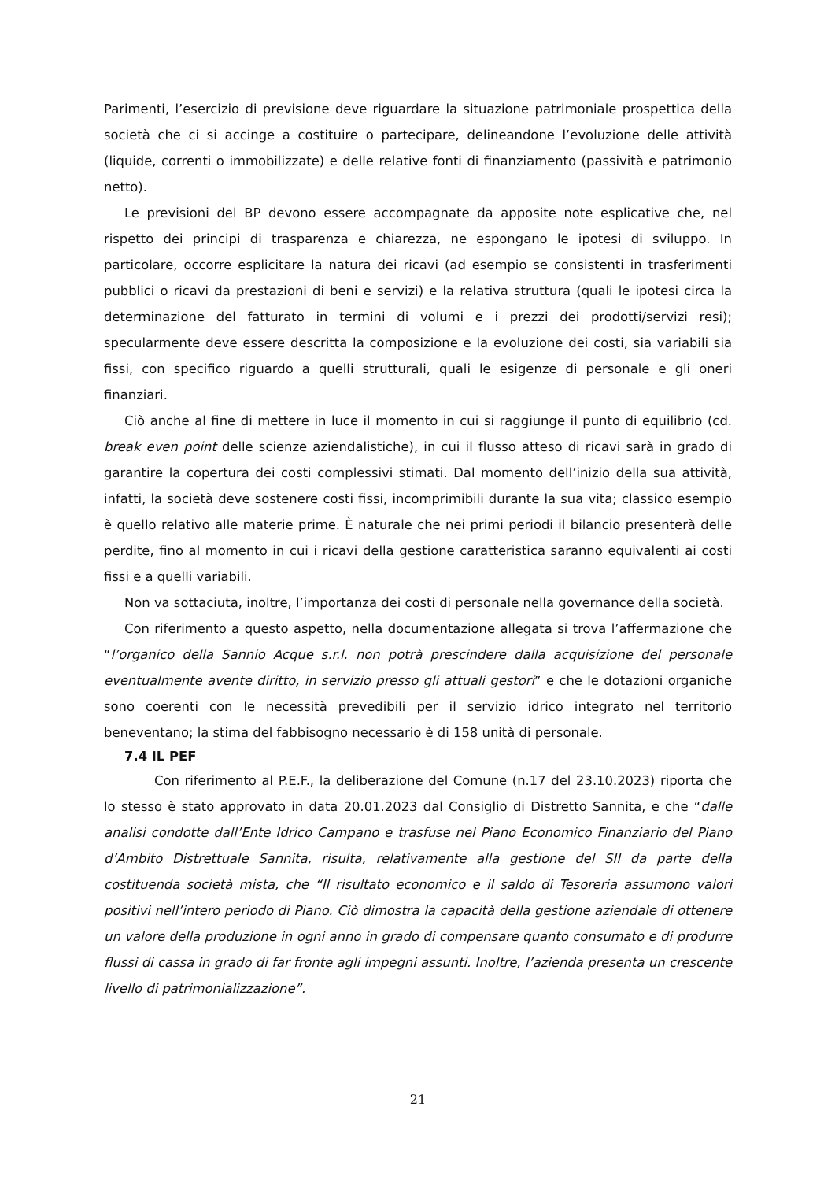Parimenti, l’esercizio di previsione deve riguardare la situazione patrimoniale prospettica della società che ci si accinge a costituire o partecipare, delineandone l’evoluzione delle attività (liquide, correnti o immobilizzate) e delle relative fonti di finanziamento (passività e patrimonio netto).
Le previsioni del BP devono essere accompagnate da apposite note esplicative che, nel rispetto dei principi di trasparenza e chiarezza, ne espongano le ipotesi di sviluppo. In particolare, occorre esplicitare la natura dei ricavi (ad esempio se consistenti in trasferimenti pubblici o ricavi da prestazioni di beni e servizi) e la relativa struttura (quali le ipotesi circa la determinazione del fatturato in termini di volumi e i prezzi dei prodotti/servizi resi); specularmente deve essere descritta la composizione e la evoluzione dei costi, sia variabili sia fissi, con specifico riguardo a quelli strutturali, quali le esigenze di personale e gli oneri finanziari.
Ciò anche al fine di mettere in luce il momento in cui si raggiunge il punto di equilibrio (cd. break even point delle scienze aziendalistiche), in cui il flusso atteso di ricavi sarà in grado di garantire la copertura dei costi complessivi stimati. Dal momento dell’inizio della sua attività, infatti, la società deve sostenere costi fissi, incomprimibili durante la sua vita; classico esempio è quello relativo alle materie prime. È naturale che nei primi periodi il bilancio presenterà delle perdite, fino al momento in cui i ricavi della gestione caratteristica saranno equivalenti ai costi fissi e a quelli variabili.
Non va sottaciuta, inoltre, l’importanza dei costi di personale nella governance della società.
Con riferimento a questo aspetto, nella documentazione allegata si trova l’affermazione che “l’organico della Sannio Acque s.r.l. non potrà prescindere dalla acquisizione del personale eventualmente avente diritto, in servizio presso gli attuali gestori” e che le dotazioni organiche sono coerenti con le necessità prevedibili per il servizio idrico integrato nel territorio beneventano; la stima del fabbisogno necessario è di 158 unità di personale.
7.4 IL PEF
Con riferimento al P.E.F., la deliberazione del Comune (n.17 del 23.10.2023) riporta che lo stesso è stato approvato in data 20.01.2023 dal Consiglio di Distretto Sannita, e che “dalle analisi condotte dall’Ente Idrico Campano e trasfuse nel Piano Economico Finanziario del Piano d’Ambito Distrettuale Sannita, risulta, relativamente alla gestione del SII da parte della costituenda società mista, che “Il risultato economico e il saldo di Tesoreria assumono valori positivi nell’intero periodo di Piano. Ciò dimostra la capacità della gestione aziendale di ottenere un valore della produzione in ogni anno in grado di compensare quanto consumato e di produrre flussi di cassa in grado di far fronte agli impegni assunti. Inoltre, l’azienda presenta un crescente livello di patrimonializzazione”.
21